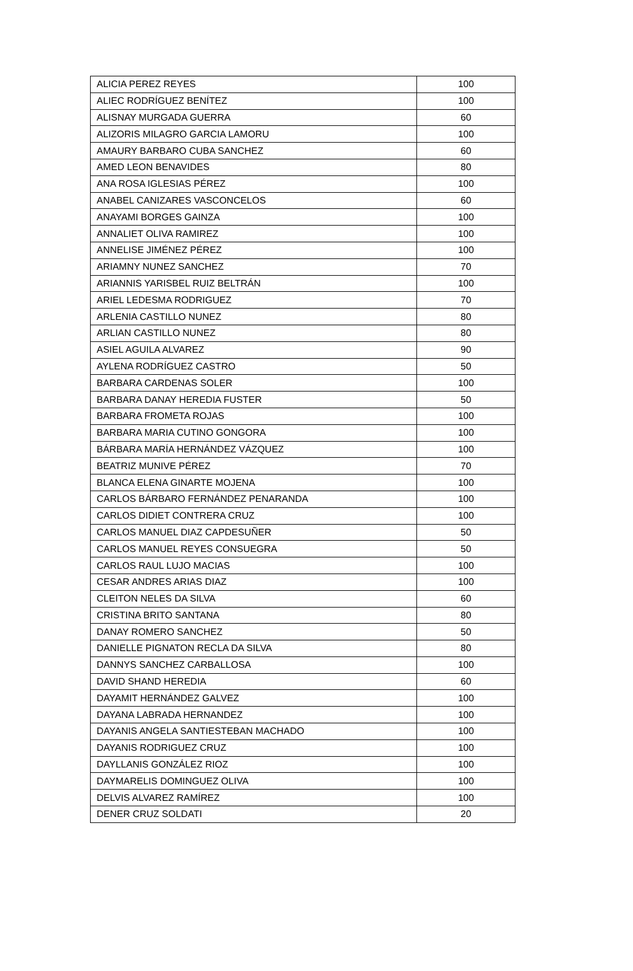| ALICIA PEREZ REYES | 100 |
| ALIEC RODRÍGUEZ BENÍTEZ | 100 |
| ALISNAY MURGADA GUERRA | 60 |
| ALIZORIS MILAGRO GARCIA LAMORU | 100 |
| AMAURY BARBARO CUBA SANCHEZ | 60 |
| AMED LEON BENAVIDES | 80 |
| ANA ROSA IGLESIAS PÉREZ | 100 |
| ANABEL CANIZARES VASCONCELOS | 60 |
| ANAYAMI BORGES GAINZA | 100 |
| ANNALIET OLIVA RAMIREZ | 100 |
| ANNELISE JIMÉNEZ PÉREZ | 100 |
| ARIAMNY NUNEZ SANCHEZ | 70 |
| ARIANNIS YARISBEL RUIZ BELTRÁN | 100 |
| ARIEL LEDESMA RODRIGUEZ | 70 |
| ARLENIA CASTILLO NUNEZ | 80 |
| ARLIAN CASTILLO NUNEZ | 80 |
| ASIEL AGUILA ALVAREZ | 90 |
| AYLENA RODRÍGUEZ CASTRO | 50 |
| BARBARA CARDENAS SOLER | 100 |
| BARBARA DANAY HEREDIA FUSTER | 50 |
| BARBARA FROMETA ROJAS | 100 |
| BARBARA MARIA CUTINO GONGORA | 100 |
| BÁRBARA MARÍA HERNÁNDEZ VÁZQUEZ | 100 |
| BEATRIZ MUNIVE PÉREZ | 70 |
| BLANCA ELENA GINARTE MOJENA | 100 |
| CARLOS BÁRBARO FERNÁNDEZ PENARANDA | 100 |
| CARLOS DIDIET CONTRERA CRUZ | 100 |
| CARLOS MANUEL DIAZ CAPDESUÑER | 50 |
| CARLOS MANUEL REYES CONSUEGRA | 50 |
| CARLOS RAUL LUJO MACIAS | 100 |
| CESAR ANDRES ARIAS DIAZ | 100 |
| CLEITON NELES DA SILVA | 60 |
| CRISTINA BRITO SANTANA | 80 |
| DANAY ROMERO SANCHEZ | 50 |
| DANIELLE PIGNATON RECLA DA SILVA | 80 |
| DANNYS SANCHEZ CARBALLOSA | 100 |
| DAVID SHAND HEREDIA | 60 |
| DAYAMIT HERNÁNDEZ GALVEZ | 100 |
| DAYANA LABRADA HERNANDEZ | 100 |
| DAYANIS ANGELA SANTIESTEBAN MACHADO | 100 |
| DAYANIS RODRIGUEZ CRUZ | 100 |
| DAYLLANIS GONZÁLEZ RIOZ | 100 |
| DAYMARELIS DOMINGUEZ OLIVA | 100 |
| DELVIS ALVAREZ RAMÍREZ | 100 |
| DENER CRUZ SOLDATI | 20 |